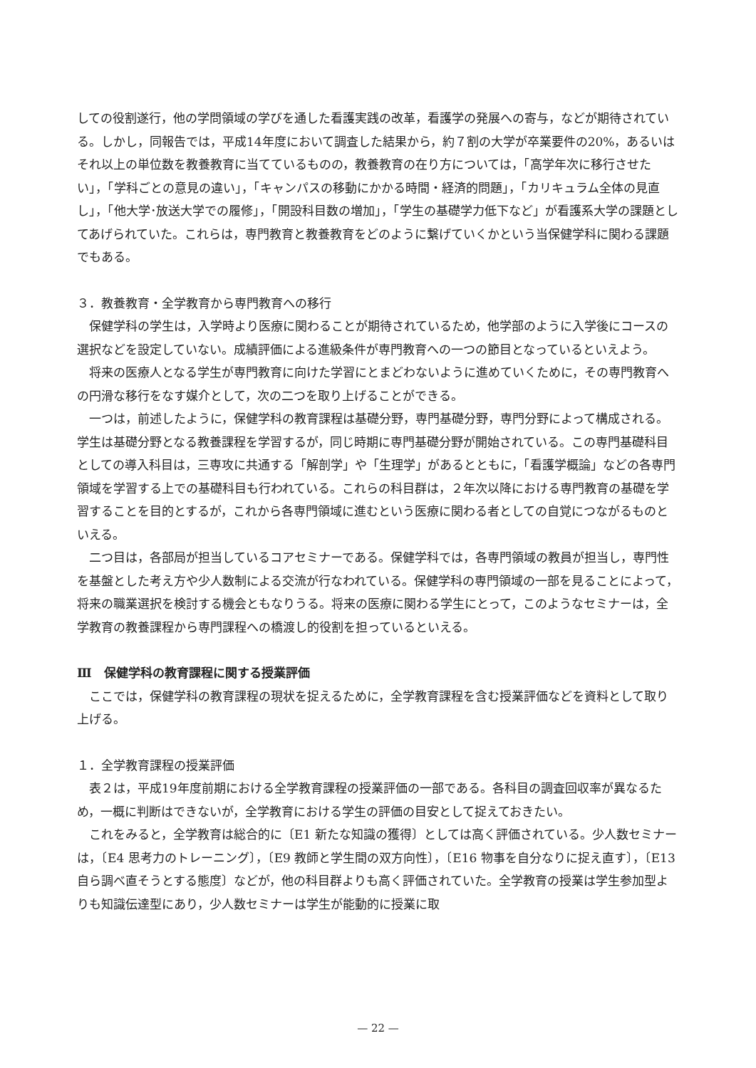しての役割遂行，他の学問領域の学びを通した看護実践の改革，看護学の発展への寄与，などが期待されている。しかし，同報告では，平成14年度において調査した結果から，約７割の大学が卒業要件の20%，あるいはそれ以上の単位数を教養教育に当てているものの，教養教育の在り方については，「高学年次に移行させたい」，「学科ごとの意見の違い」，「キャンパスの移動にかかる時間・経済的問題」，「カリキュラム全体の見直し」，「他大学･放送大学での履修」，「開設科目数の増加」，「学生の基礎学力低下など」が看護系大学の課題としてあげられていた。これらは，専門教育と教養教育をどのように繋げていくかという当保健学科に関わる課題でもある。
３．教養教育・全学教育から専門教育への移行
保健学科の学生は，入学時より医療に関わることが期待されているため，他学部のように入学後にコースの選択などを設定していない。成績評価による進級条件が専門教育への一つの節目となっているといえよう。
将来の医療人となる学生が専門教育に向けた学習にとまどわないように進めていくために，その専門教育への円滑な移行をなす媒介として，次の二つを取り上げることができる。
一つは，前述したように，保健学科の教育課程は基礎分野，専門基礎分野，専門分野によって構成される。学生は基礎分野となる教養課程を学習するが，同じ時期に専門基礎分野が開始されている。この専門基礎科目としての導入科目は，三専攻に共通する「解剖学」や「生理学」があるとともに，「看護学概論」などの各専門領域を学習する上での基礎科目も行われている。これらの科目群は，２年次以降における専門教育の基礎を学習することを目的とするが，これから各専門領域に進むという医療に関わる者としての自覚につながるものといえる。
二つ目は，各部局が担当しているコアセミナーである。保健学科では，各専門領域の教員が担当し，専門性を基盤とした考え方や少人数制による交流が行なわれている。保健学科の専門領域の一部を見ることによって，将来の職業選択を検討する機会ともなりうる。将来の医療に関わる学生にとって，このようなセミナーは，全学教育の教養課程から専門課程への橋渡し的役割を担っているといえる。
Ⅲ　保健学科の教育課程に関する授業評価
ここでは，保健学科の教育課程の現状を捉えるために，全学教育課程を含む授業評価などを資料として取り上げる。
１．全学教育課程の授業評価
表２は，平成19年度前期における全学教育課程の授業評価の一部である。各科目の調査回収率が異なるため，一概に判断はできないが，全学教育における学生の評価の目安として捉えておきたい。
これをみると，全学教育は総合的に〔E1 新たな知識の獲得〕としては高く評価されている。少人数セミナーは，〔E4 思考力のトレーニング〕，〔E9 教師と学生間の双方向性〕，〔E16 物事を自分なりに捉え直す〕，〔E13 自ら調べ直そうとする態度〕などが，他の科目群よりも高く評価されていた。全学教育の授業は学生参加型よりも知識伝達型にあり，少人数セミナーは学生が能動的に授業に取
— 22 —